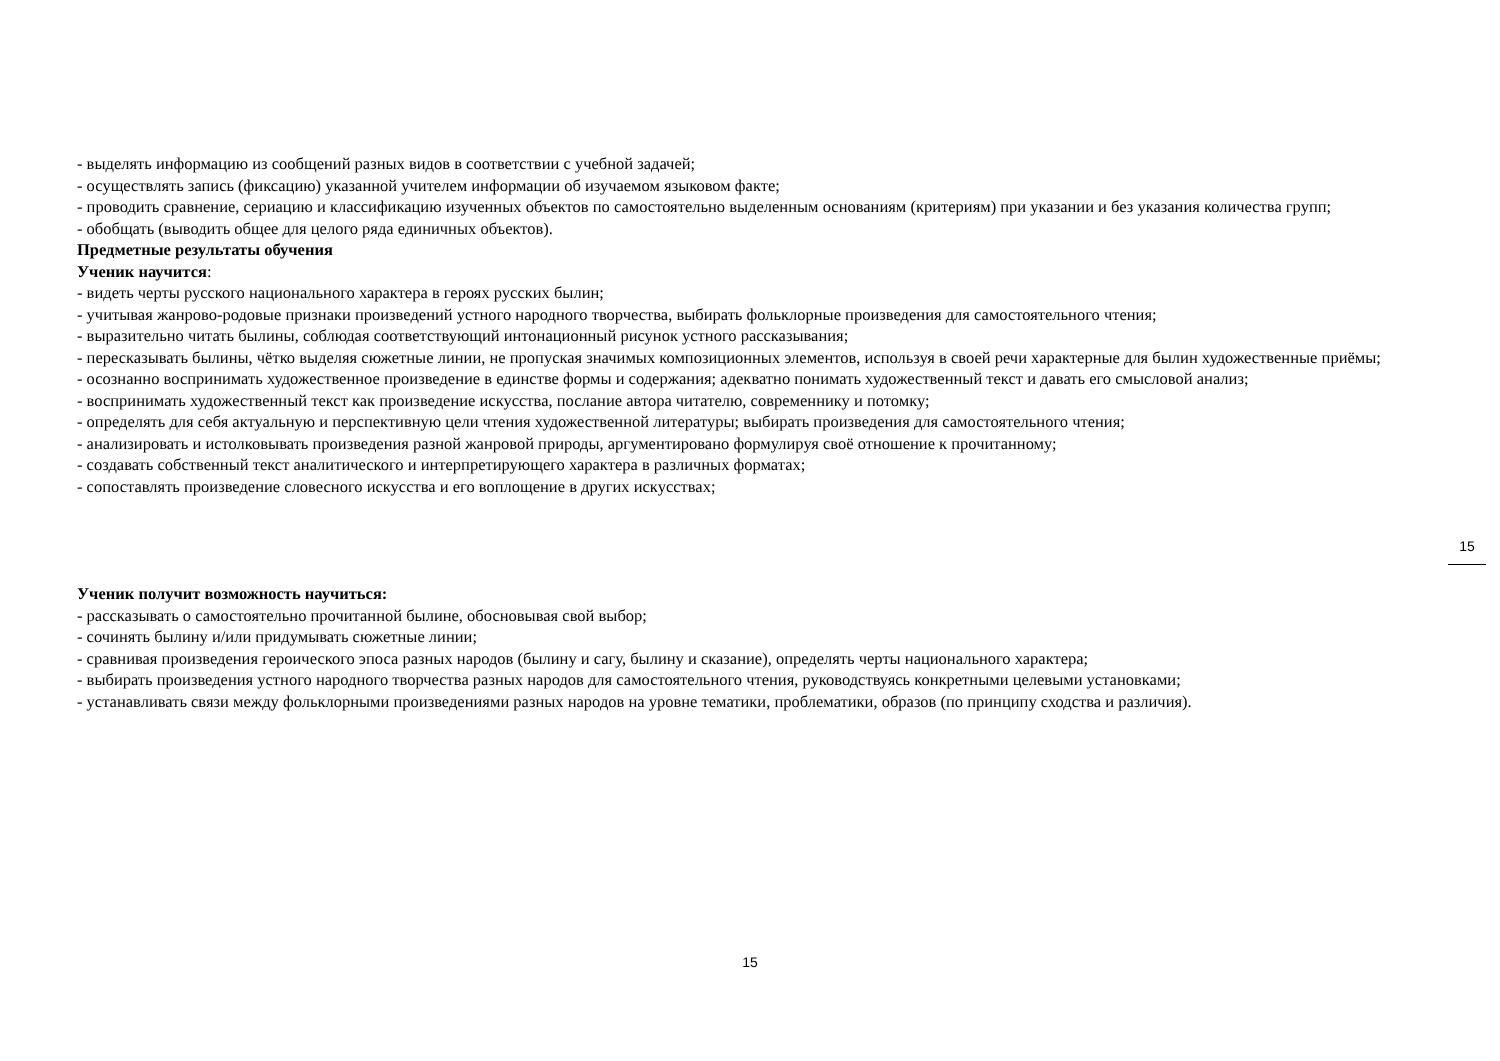- выделять информацию из сообщений разных видов в соответствии с учебной задачей;
- осуществлять запись (фиксацию) указанной учителем информации об изучаемом языковом факте;
- проводить сравнение, сериацию и классификацию изученных объектов по самостоятельно выделенным основаниям (критериям) при указании и без указания количества групп;
- обобщать (выводить общее для целого ряда единичных объектов).
Предметные результаты обучения
Ученик научится:
- видеть черты русского национального характера в героях русских былин;
- учитывая жанрово-родовые признаки произведений устного народного творчества, выбирать фольклорные произведения для самостоятельного чтения;
- выразительно читать былины, соблюдая соответствующий интонационный рисунок устного рассказывания;
- пересказывать былины, чётко выделяя сюжетные линии, не пропуская значимых композиционных элементов, используя в своей речи характерные для былин художественные приёмы;
- осознанно воспринимать художественное произведение в единстве формы и содержания; адекватно понимать художественный текст и давать его смысловой анализ;
- воспринимать художественный текст как произведение искусства, послание автора читателю, современнику и потомку;
- определять для себя актуальную и перспективную цели чтения художественной литературы; выбирать произведения для самостоятельного чтения;
- анализировать и истолковывать произведения разной жанровой природы, аргументировано формулируя своё отношение к прочитанному;
- создавать собственный текст аналитического и интерпретирующего характера в различных форматах;
- сопоставлять произведение словесного искусства и его воплощение в других искусствах;
Ученик получит возможность научиться:
- рассказывать о самостоятельно прочитанной былине, обосновывая свой выбор;
- сочинять былину и/или придумывать сюжетные линии;
- сравнивая произведения героического эпоса разных народов (былину и сагу, былину и сказание), определять черты национального характера;
- выбирать произведения устного народного творчества разных народов для самостоятельного чтения, руководствуясь конкретными целевыми установками;
- устанавливать связи между фольклорными произведениями разных народов на уровне тематики, проблематики, образов (по принципу сходства и различия).
15
15